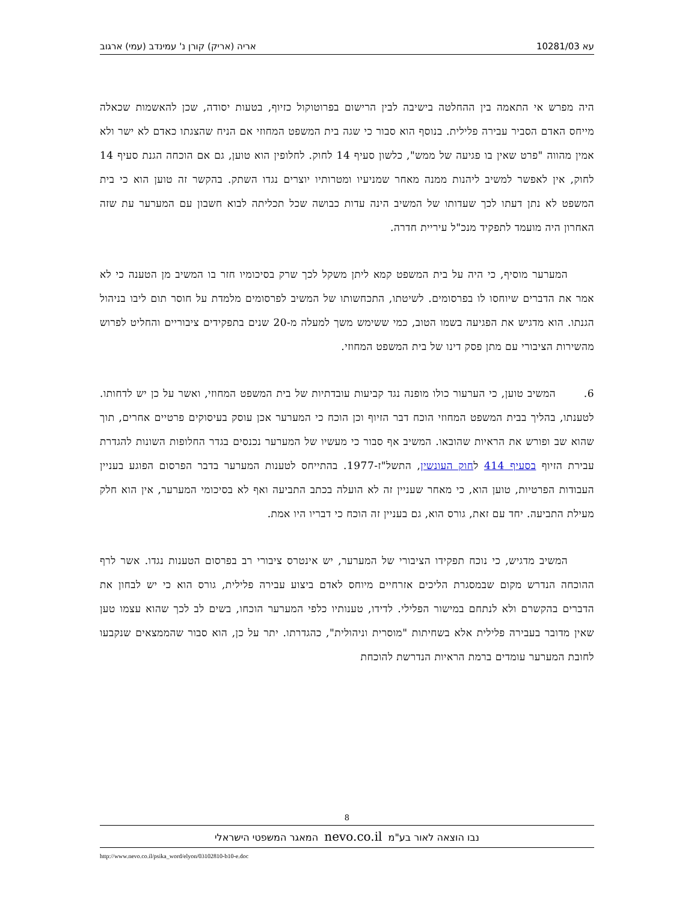עא 10281/03 אריה (אריק) קורן נ' עמינדב (עמי) ארגוב
היה מפרש אי התאמה בין ההחלטה בישיבה לבין הרישום בפרוטוקול כזיוף, בטעות יסודה, שכן להאשמות שכאלה מייחס האדם הסביר עבירה פלילית. בנוסף הוא סבור כי שגה בית המשפט המחוזי אם הניח שהצגתו כאדם לא ישר ולא אמין מהווה "פרט שאין בו פגיעה של ממש", כלשון סעיף 14 לחוק. לחלופין הוא טוען, גם אם הוכחה הגנת סעיף 14 לחוק, אין לאפשר למשיב ליהנות ממנה מאחר שמניעיו ומטרותיו יוצרים נגדו השתק. בהקשר זה טוען הוא כי בית המשפט לא נתן דעתו לכך שעדותו של המשיב הינה עדות כבושה שכל תכליתה לבוא חשבון עם המערער עת שזה האחרון היה מועמד לתפקיד מנכ"ל עיריית חדרה.
המערער מוסיף, כי היה על בית המשפט קמא ליתן משקל לכך שרק בסיכומיו חזר בו המשיב מן הטענה כי לא אמר את הדברים שיוחסו לו בפרסומים. לשיטתו, התכחשותו של המשיב לפרסומים מלמדת על חוסר תום ליבו בניהול הגנתו. הוא מדגיש את הפגיעה בשמו הטוב, כמי ששימש משך למעלה מ-20 שנים בתפקידים ציבוריים והחליט לפרוש מהשירות הציבורי עם מתן פסק דינו של בית המשפט המחוזי.
6. המשיב טוען, כי הערעור כולו מופנה נגד קביעות עובדתיות של בית המשפט המחוזי, ואשר על כן יש לדחותו. לטענתו, בהליך בבית המשפט המחוזי הוכח דבר הזיוף וכן הוכח כי המערער אכן עוסק בעיסוקים פרטיים אחרים, תוך שהוא שב ופורש את הראיות שהובאו. המשיב אף סבור כי מעשיו של המערער נכנסים בגדר החלופות השונות להגדרת עבירת הזיוף בסעיף 414 לחוק העונשין, התשל"ז-1977. בהתייחס לטענות המערער בדבר הפרסום הפוגע בעניין העבודות הפרטיות, טוען הוא, כי מאחר שעניין זה לא הועלה בכתב התביעה ואף לא בסיכומי המערער, אין הוא חלק מעילת התביעה. יחד עם זאת, גורס הוא, גם בעניין זה הוכח כי דבריו היו אמת.
המשיב מדגיש, כי נוכח תפקידו הציבורי של המערער, יש אינטרס ציבורי רב בפרסום הטענות נגדו. אשר לרף ההוכחה הנדרש מקום שבמסגרת הליכים אזרחיים מיוחס לאדם ביצוע עבירה פלילית, גורס הוא כי יש לבחון את הדברים בהקשרם ולא לנתחם במישור הפלילי. לדידו, טענותיו כלפי המערער הוכחו, בשים לב לכך שהוא עצמו טען שאין מדובר בעבירה פלילית אלא בשחיתות "מוסרית וניהולית", כהגדרתו. יתר על כן, הוא סבור שהממצאים שנקבעו לחובת המערער עומדים ברמת הראיות הנדרשת להוכחת
8
נבו הוצאה לאור בע"מ nevo.co.il המאגר המשפטי הישראלי
http://www.nevo.co.il/psika_word/elyon/03102810-b10-e.doc